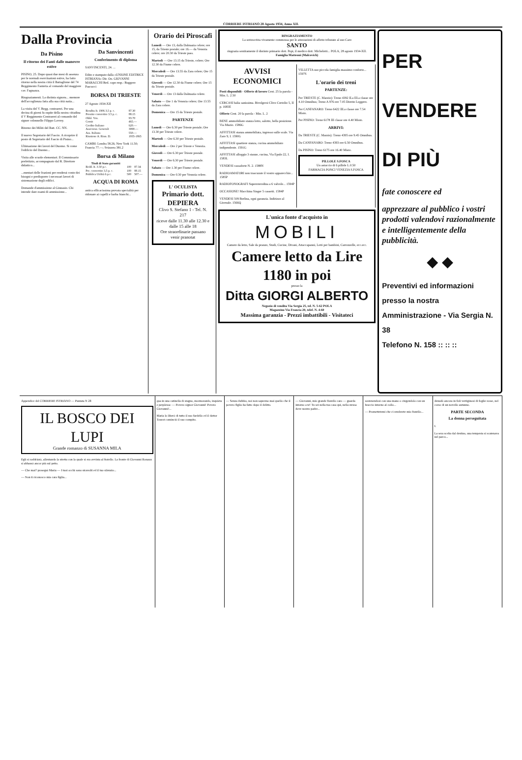CORRIERE ISTRIANO 28 Agosto 1934, Anno XII.
Dalla Provincia
Da Pisino
Il ritorno dei Fanti dalle manovre estive
PISINO, 25. Dopo quasi due mesi di assenza per le normali esercitazioni estive, ha fatto ritorno nella nostra città il Battaglione del 74 Reggimento Fanteria al comando del maggiore cav. Fagnazza.
Ringraziamenti. La distinta signora... memore dell'accoglienza fatta alla sua città natia...
La visita del V. Regg. contraerei. Per una decina di giorni fu ospite della nostra cittadina il V Reggimento Contraerei al comando del signor colonnello Filippo Lavroy.
Ritorno dei Militi del Batt. CC. NN.
Il nuovo Segretario del Fascio. A ricoprire il posto di Segretario del Fascio di Pisino...
Ultimazione dei lavori del Duomo. Si come l'edificio del Duomo...
Visita alle scuole elementari. Il Commissario prefettizio, accompagnato dal R. Direttore didattico...
...mentari delle frazioni per renderai conto dei bisogni e predisporre i necessari lavori di sistemazione degli edifici.
Domande d'ammissione al Ginnasio. Chi intende dare esami di ammissione...
Da Sanvincenti
Conferimento di diploma
SANVINCENTI, 24. ...
Edito e stampato dalla «UNIONE EDITRICE ISTRIANA» Dir. On. GIOVANNI MARACCHI Red. capo resp.: Ruggero Pascucci
BORSA DI TRIESTE
27 Agosto 1934-XII
| Rendita It. 1906 3,5 p. c. | 87.30 |
| Prestito convertito 3.5 p. c. | 88.15 |
| Obbl. Ven. | 93.70 |
| Comit | 465.— |
| Credito Italiano | 620.— |
| Assicuraz. Generali | 3990.— |
| Ass. Italiana | 550.— |
| Riunione A. Riun. D. | 1935-1865 |
CAMBI: Londra 58.26; New York 11.50; Francia 77.—; Svizzera 381.2
Borsa di Milano
| Titoli di Stato garantiti | | |
| --- | --- | --- |
| Redd. It. 3.50 p.c. | 100 | 87.34 |
| Pre. convertito 3,5 p. c. | 100 | 88.15 |
| Pubblica Utilità 6 p.c. | 500 | 507.— |
ACQUA DI ROMA
antica efficacissima provata specialità per ridonare ai capelli e barba bianchi...
Orario dei Piroscafi
Lunedì — Ore 13, dalla Dalmazia celere; ore 15, da Trieste postale; ore 16.— da Venezia celere; ore 20.30 da Trieste pass.
Martedì — Ore 13.15 da Trieste, celere; Ore 12.30 da Fiume celere.
Mercoledì — Ore 13.55 da Zara celere; Ore 15 da Trieste postale.
Giovedì — Ore 12.30 da Fiume celere; Ore 15 da Trieste postale.
Venerdì — Ore 13 dalla Dalmazia celere.
Sabato — Ore 1 da Venezia celere; Ore 13.55 da Zara celere.
Domenica — Ore 15 da Trieste postale.
PARTENZE
Lunedì — Ore 6.30 per Trieste postale; Ore 13.30 per Trieste celere.
Martedì — Ore 6.30 per Trieste postale.
Mercoledì — Ore 2 per Trieste e Venezia.
Giovedì — Ore 6.30 per Trieste postale.
Venerdì — Ore 6.30 per Trieste postale.
Sabato — Ore 1.30 per Fiume celere.
Domenica — Ore 0.30 per Venezia celere.
L' OCULISTA
Primario dott. DEPIERA
Clivo S. Stefano 1 - Tel. N. 217
riceve dalle 11.30 alle 12.30 e dalle 15 alle 18
Ore straordinarie passano venir pranotat
RINGRAZIAMENTO
La sottoscritta vivamente commossa per le attestazioni di affetto tributate al suo Caro
SANTO
ringrazia sentitamente il distinto primario dott. Pepi, il medico dott. Michelotti... POLA, 28 agosto 1934-XII.
Famiglia Matteoni (Malcovich)
AVVISI ECONOMICI
Posti disponibili - Offerte di lavoro Cent. 25 la parola - Min. L. 2.50
CERCASI balia sanissima. Rivolgersi Clivo Cortolio 5, II p. 1683E
Offerte Cent. 20 la parola - Min. L. 2
BENE ammobiliato stanza lotto, salotto, bella posizione. Via Muzio. 1586G
AFFITTASI stanza ammobiliata, ingresso sulle scale. Via Zaro 9, I. 1590G
AFFITTASI quartiere stanza, cucina ammobiliato indipendente. 1591G
AFFITTASI alloggio 3 stanze, cucina, Via Epulo 22, I. 1583L
VENDESI cassaforte N. 2. 1588N
RADIOAMATORI non trascurate il vostro apparecchio... 1585P
RADIOFONOGRAFI Superoterodina a 6 valvole... 1594P
OCCASIONE! Macchina Singer 5 cassetti. 1584P
VENDESI 509 Berlina, ogni garanzia. Indirizzo al Giornale. 1566Q
VILLETTA uso piccola famiglia massimo conforto... 1597S
L'orario dei treni
PARTENZE:
Per TRIESTE (C. Marzio): Treno 4392 II.a III.a classe ore 4.10 Omnibus; Treno A 976 ore 7.05 Diretto Leggero.
Per CANFANARO: Treno 6422 III.a classe ore 7.54 Misto.
Per PISINO: Treno 6178 III classe ore 4.40 Misto.
ARRIVI:
Da TRIESTE (C. Marzio): Treno 4395 ore 9.45 Omnibus.
Da CANFANARO: Treno 4393 ore 6.50 Omnibus.
Da PISINO: Treno 6175 ore 16.40 Misto.
PILLOLE S.FOSCA
Un astuccio di 6 pillole L.0.50
FARMACIA PONCI VENEZIA S.FOSCA
L'unica fonte d'acquisto in
MOBILI
Camere da letto, Sale da pranzo, Studi, Cucine, Divani, Attaccapanni, Letti per bambini, Carrozzelle, ecc.ecc.
Camere letto da Lire 1180 in poi
presso la
Ditta GIORGI ALBERTO
Negozio di vendita Via Sergia 25, tel. N. 5-62 POLA
Magazzino Via Francia 20, telef. N. 4-60
Massima garanzia - Prezzi imbattibili - Visitateci
PER
VENDERE
DI PIÙ
fate conoscere ed
apprezzare al pubblico i vostri prodotti valendovi razionalmente e intelligentemente della pubblicità.
◆ ◆
Preventivi ed informazioni presso la nostra Amministrazione - Via Sergia N. 38
Telefono N. 158 :: :: ::
Appendice del CORRIERE ISTRIANO — Puntata N 28
IL BOSCO DEI LUPI
Grande romanzo di SUSANNA MILA
Egli si raddrizzò, allentando la stretta con la quale si era avvinta al fratello. La fronte di Giovanni Ronaux si abbassò ancor più sul petto.
— Che mai? proseguì Maria — I tuoi occhi sono stravolti ed il tuo silenzio...
— Non ti riconosco mia cara figlia...
qua in una catinella di stagno, mormorando, inquieta e perplessa: — Povero signor Giovanni! Povero Giovanni!...
Maria lo liberò di tutto il suo fardello ed il dottor Tourot cominciò il suo compito.
— Senza dubbio, noi non sapremo mai quello che il povero figlio ha fatto dopo il delitto.
— Giovanni, mio grande fratello caro — guarda intorno a te! Tu sei nella tua casa qui, nella stessa dove nostro padre...
sostenendosi con una mano o cingendolo con un braccio intorno al collo...
— Promettetemi che ci renderete mio fratello...
denudò ancora in foli vertiginosi di foglie rosse, nel corso di un novello autunno.
PARTE SECONDA
La donna perseguitata
I.
La sera scelta dal destino, una tempesta si scatenava nel parco...